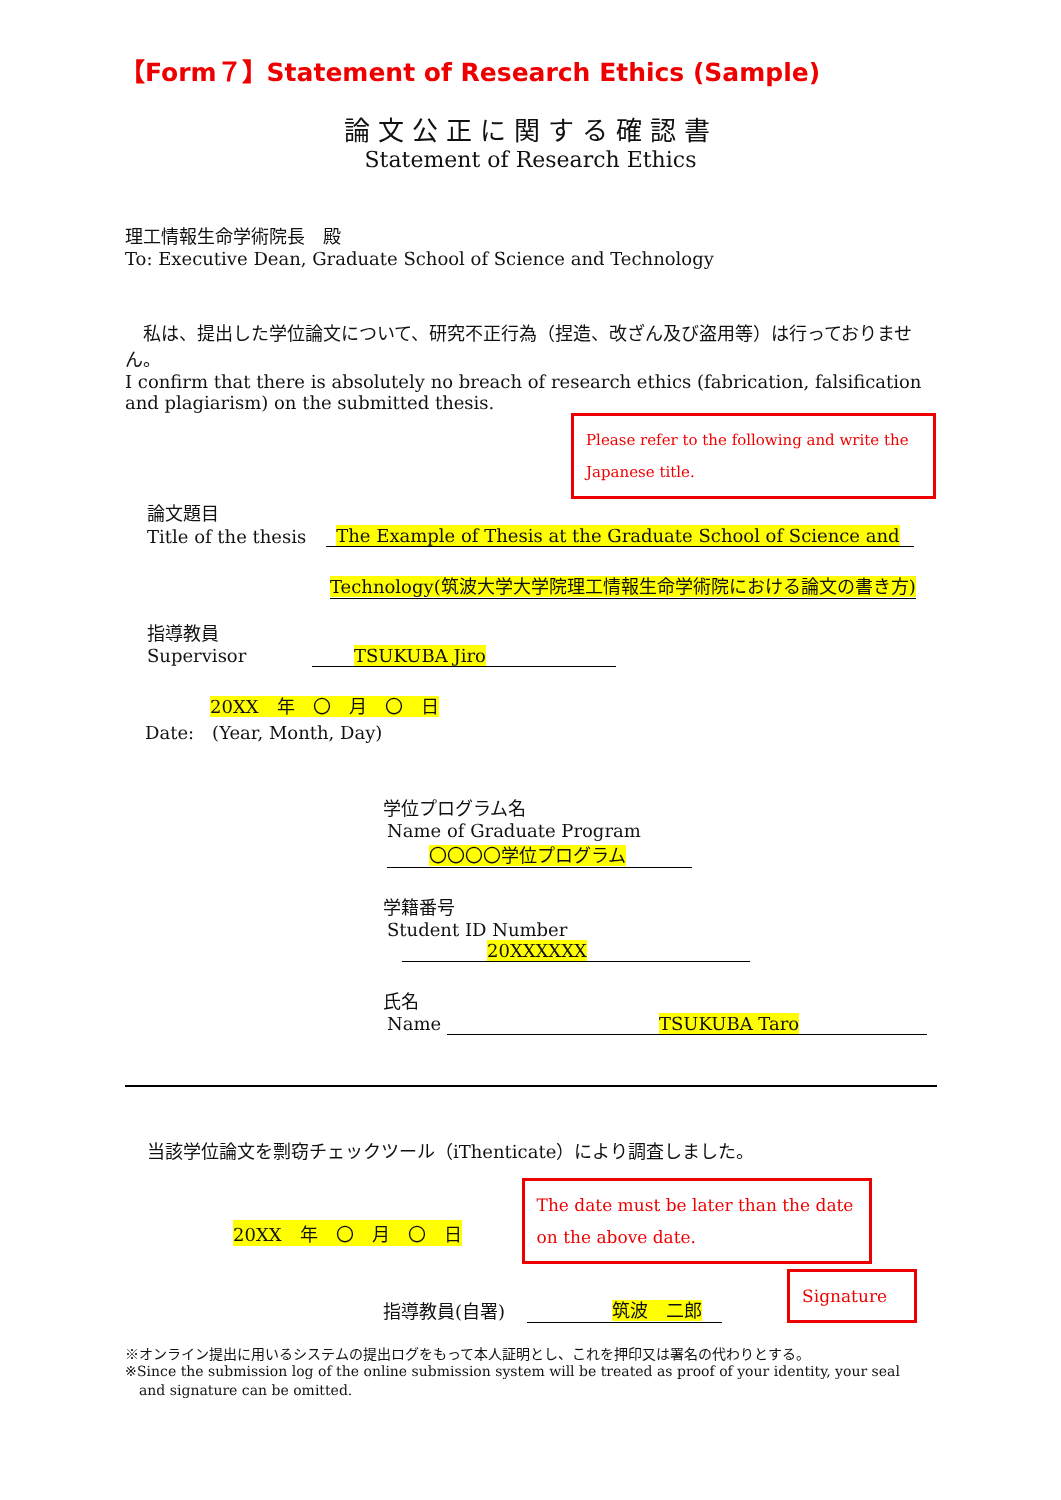【Form７】Statement of Research Ethics (Sample)
論文公正に関する確認書
Statement of Research Ethics
理工情報生命学術院長　殿
To: Executive Dean, Graduate School of Science and Technology
　私は、提出した学位論文について、研究不正行為（捏造、改ざん及び盗用等）は行っておりません。
I confirm that there is absolutely no breach of research ethics (fabrication, falsification and plagiarism) on the submitted thesis.
Please refer to the following and write the Japanese title.
論文題目
Title of the thesis The Example of Thesis at the Graduate School of Science and
Technology(筑波大学大学院理工情報生命学術院における論文の書き方)
指導教員
Supervisor TSUKUBA Jiro
20XX　年　〇　月　〇　日
Date:　(Year, Month, Day)
学位プログラム名
Name of Graduate Program 〇〇〇〇学位プログラム
学籍番号
Student ID Number 20XXXXXX
氏名
Name TSUKUBA Taro
当該学位論文を剽窃チェックツール（iThenticate）により調査しました。
20XX　年　〇　月　〇　日
The date must be later than the date on the above date.
指導教員(自署) 筑波　二郎
Signature
※オンライン提出に用いるシステムの提出ログをもって本人証明とし、これを押印又は署名の代わりとする。
※Since the submission log of the online submission system will be treated as proof of your identity, your seal
　and signature can be omitted.